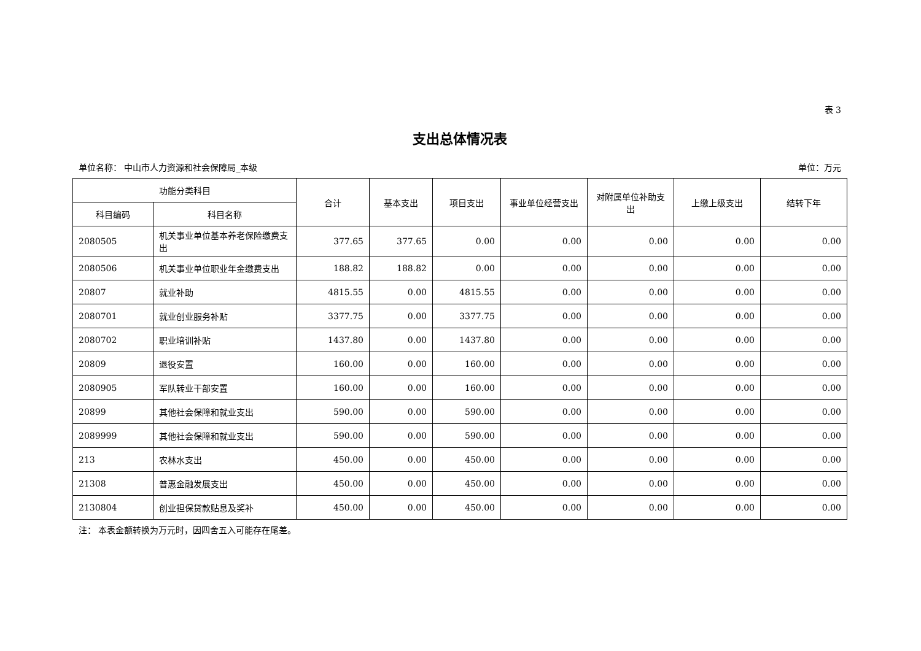表 3
支出总体情况表
单位名称： 中山市人力资源和社会保障局_本级 单位：万元
| 功能分类科目 | | 合计 | 基本支出 | 项目支出 | 事业单位经营支出 | 对附属单位补助支出 | 上缴上级支出 | 结转下年 |
| --- | --- | --- | --- | --- | --- | --- | --- | --- |
| 科目编码 | 科目名称 | | | | | | | |
| 2080505 | 机关事业单位基本养老保险缴费支出 | 377.65 | 377.65 | 0.00 | 0.00 | 0.00 | 0.00 | 0.00 |
| 2080506 | 机关事业单位职业年金缴费支出 | 188.82 | 188.82 | 0.00 | 0.00 | 0.00 | 0.00 | 0.00 |
| 20807 | 就业补助 | 4815.55 | 0.00 | 4815.55 | 0.00 | 0.00 | 0.00 | 0.00 |
| 2080701 | 就业创业服务补贴 | 3377.75 | 0.00 | 3377.75 | 0.00 | 0.00 | 0.00 | 0.00 |
| 2080702 | 职业培训补贴 | 1437.80 | 0.00 | 1437.80 | 0.00 | 0.00 | 0.00 | 0.00 |
| 20809 | 退役安置 | 160.00 | 0.00 | 160.00 | 0.00 | 0.00 | 0.00 | 0.00 |
| 2080905 | 军队转业干部安置 | 160.00 | 0.00 | 160.00 | 0.00 | 0.00 | 0.00 | 0.00 |
| 20899 | 其他社会保障和就业支出 | 590.00 | 0.00 | 590.00 | 0.00 | 0.00 | 0.00 | 0.00 |
| 2089999 | 其他社会保障和就业支出 | 590.00 | 0.00 | 590.00 | 0.00 | 0.00 | 0.00 | 0.00 |
| 213 | 农林水支出 | 450.00 | 0.00 | 450.00 | 0.00 | 0.00 | 0.00 | 0.00 |
| 21308 | 普惠金融发展支出 | 450.00 | 0.00 | 450.00 | 0.00 | 0.00 | 0.00 | 0.00 |
| 2130804 | 创业担保贷款贴息及奖补 | 450.00 | 0.00 | 450.00 | 0.00 | 0.00 | 0.00 | 0.00 |
注： 本表金额转换为万元时，因四舍五入可能存在尾差。